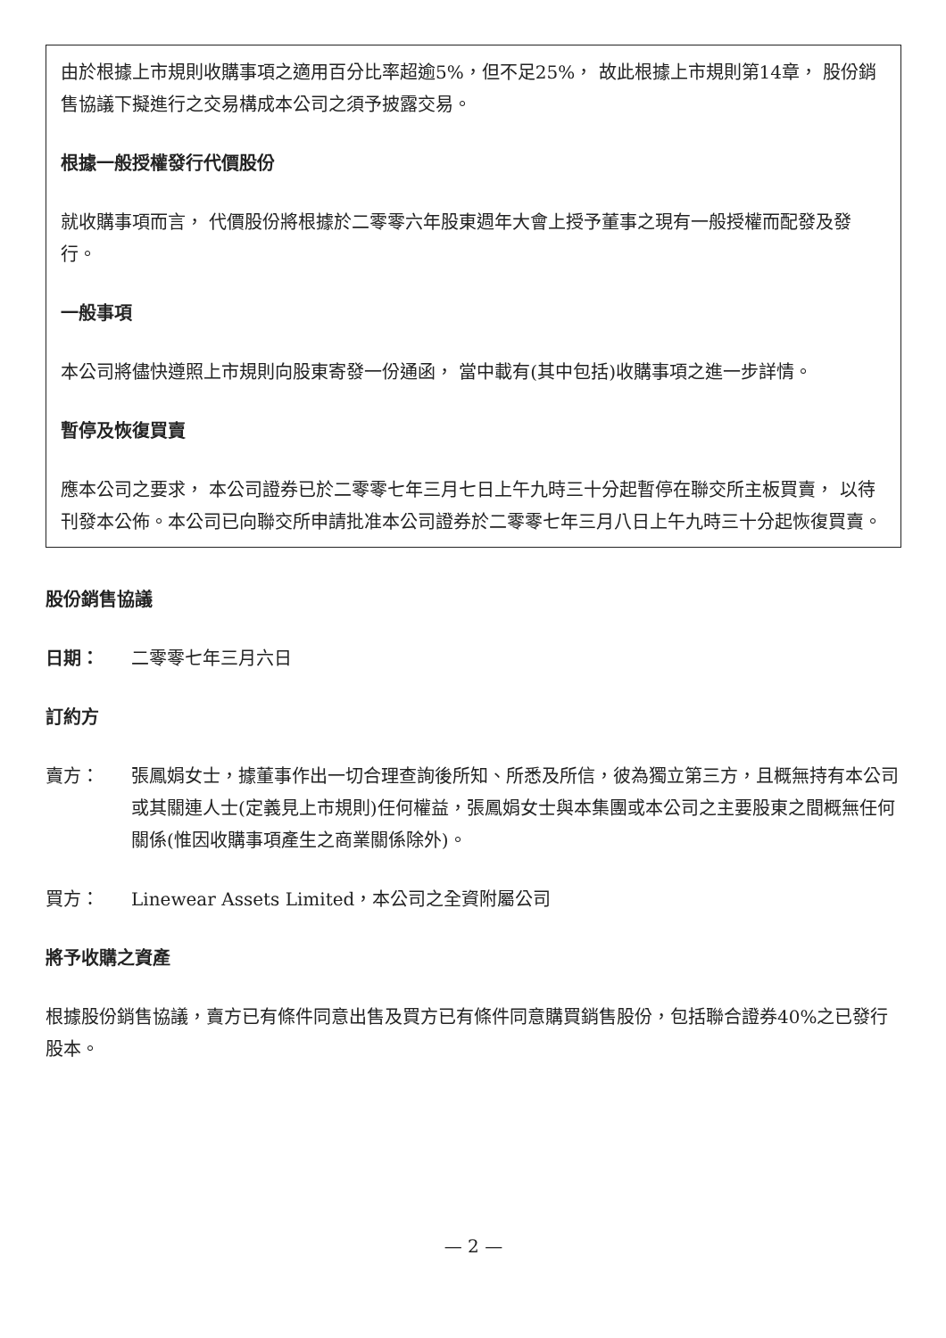由於根據上市規則收購事項之適用百分比率超逾5%，但不足25%， 故此根據上市規則第14章， 股份銷售協議下擬進行之交易構成本公司之須予披露交易。
根據一般授權發行代價股份
就收購事項而言， 代價股份將根據於二零零六年股東週年大會上授予董事之現有一般授權而配發及發行。
一般事項
本公司將儘快遵照上市規則向股東寄發一份通函， 當中載有(其中包括)收購事項之進一步詳情。
暫停及恢復買賣
應本公司之要求， 本公司證券已於二零零七年三月七日上午九時三十分起暫停在聯交所主板買賣， 以待刊發本公佈。本公司已向聯交所申請批准本公司證券於二零零七年三月八日上午九時三十分起恢復買賣。
股份銷售協議
日期： 二零零七年三月六日
訂約方
賣方： 張鳳娟女士，據董事作出一切合理查詢後所知、所悉及所信，彼為獨立第三方，且概無持有本公司或其關連人士(定義見上市規則)任何權益，張鳳娟女士與本集團或本公司之主要股東之間概無任何關係(惟因收購事項產生之商業關係除外)。
買方： Linewear Assets Limited，本公司之全資附屬公司
將予收購之資產
根據股份銷售協議，賣方已有條件同意出售及買方已有條件同意購買銷售股份，包括聯合證券40%之已發行股本。
— 2 —